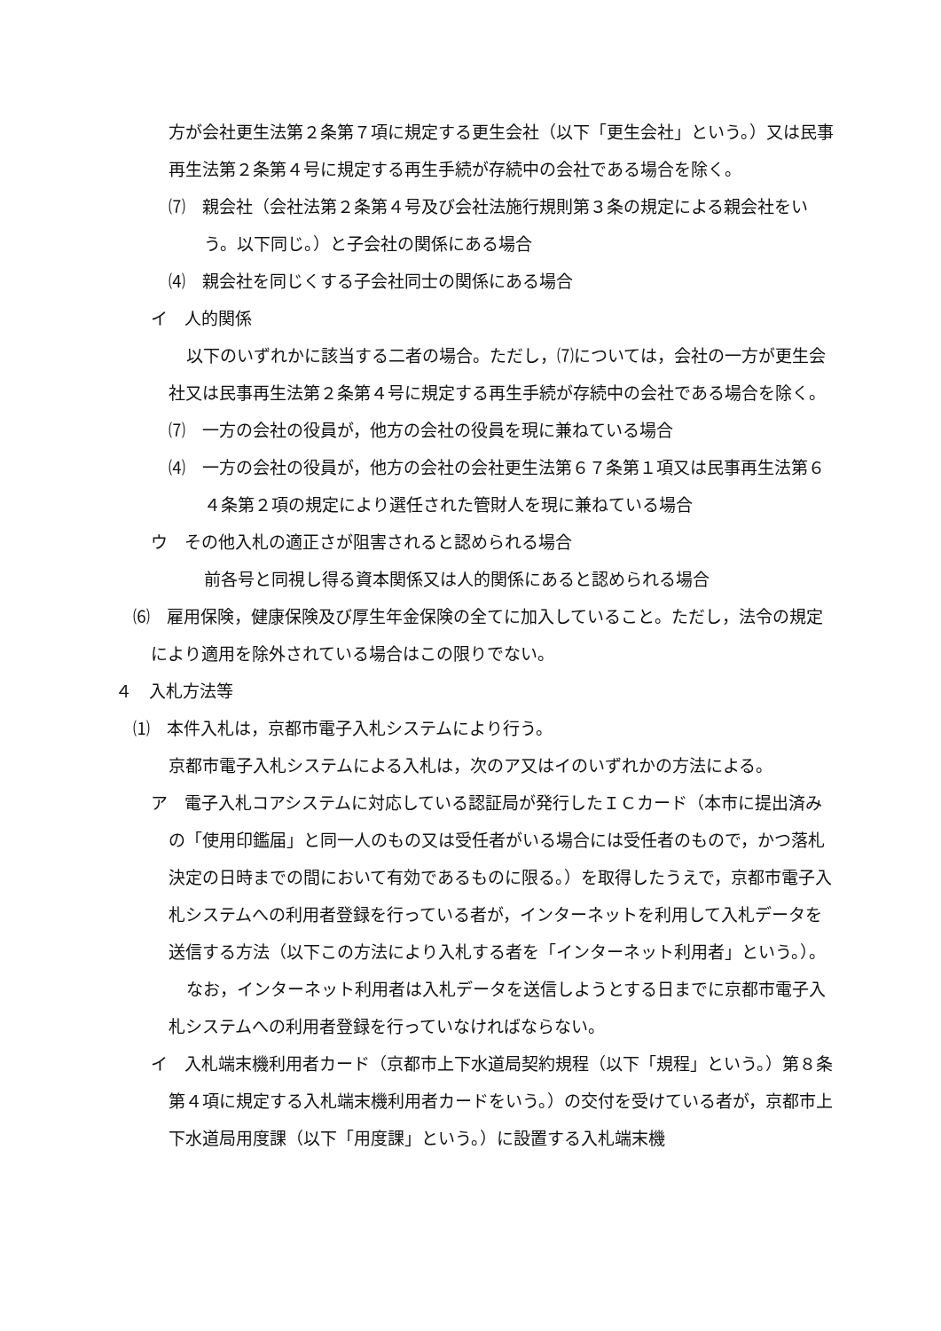方が会社更生法第２条第７項に規定する更生会社（以下「更生会社」という。）又は民事再生法第２条第４号に規定する再生手続が存続中の会社である場合を除く。
⑺　親会社（会社法第２条第４号及び会社法施行規則第３条の規定による親会社をいう。以下同じ。）と子会社の関係にある場合
⑷　親会社を同じくする子会社同士の関係にある場合
イ　人的関係
以下のいずれかに該当する二者の場合。ただし，⑺については，会社の一方が更生会社又は民事再生法第２条第４号に規定する再生手続が存続中の会社である場合を除く。
⑺　一方の会社の役員が，他方の会社の役員を現に兼ねている場合
⑷　一方の会社の役員が，他方の会社の会社更生法第６７条第１項又は民事再生法第６４条第２項の規定により選任された管財人を現に兼ねている場合
ウ　その他入札の適正さが阻害されると認められる場合
前各号と同視し得る資本関係又は人的関係にあると認められる場合
⑹　雇用保険，健康保険及び厚生年金保険の全てに加入していること。ただし，法令の規定により適用を除外されている場合はこの限りでない。
４　入札方法等
⑴　本件入札は，京都市電子入札システムにより行う。
京都市電子入札システムによる入札は，次のア又はイのいずれかの方法による。
ア　電子入札コアシステムに対応している認証局が発行したＩＣカード（本市に提出済みの「使用印鑑届」と同一人のもの又は受任者がいる場合には受任者のもので，かつ落札決定の日時までの間において有効であるものに限る。）を取得したうえで，京都市電子入札システムへの利用者登録を行っている者が，インターネットを利用して入札データを送信する方法（以下この方法により入札する者を「インターネット利用者」という。）。
なお，インターネット利用者は入札データを送信しようとする日までに京都市電子入札システムへの利用者登録を行っていなければならない。
イ　入札端末機利用者カード（京都市上下水道局契約規程（以下「規程」という。）第８条第４項に規定する入札端末機利用者カードをいう。）の交付を受けている者が，京都市上下水道局用度課（以下「用度課」という。）に設置する入札端末機